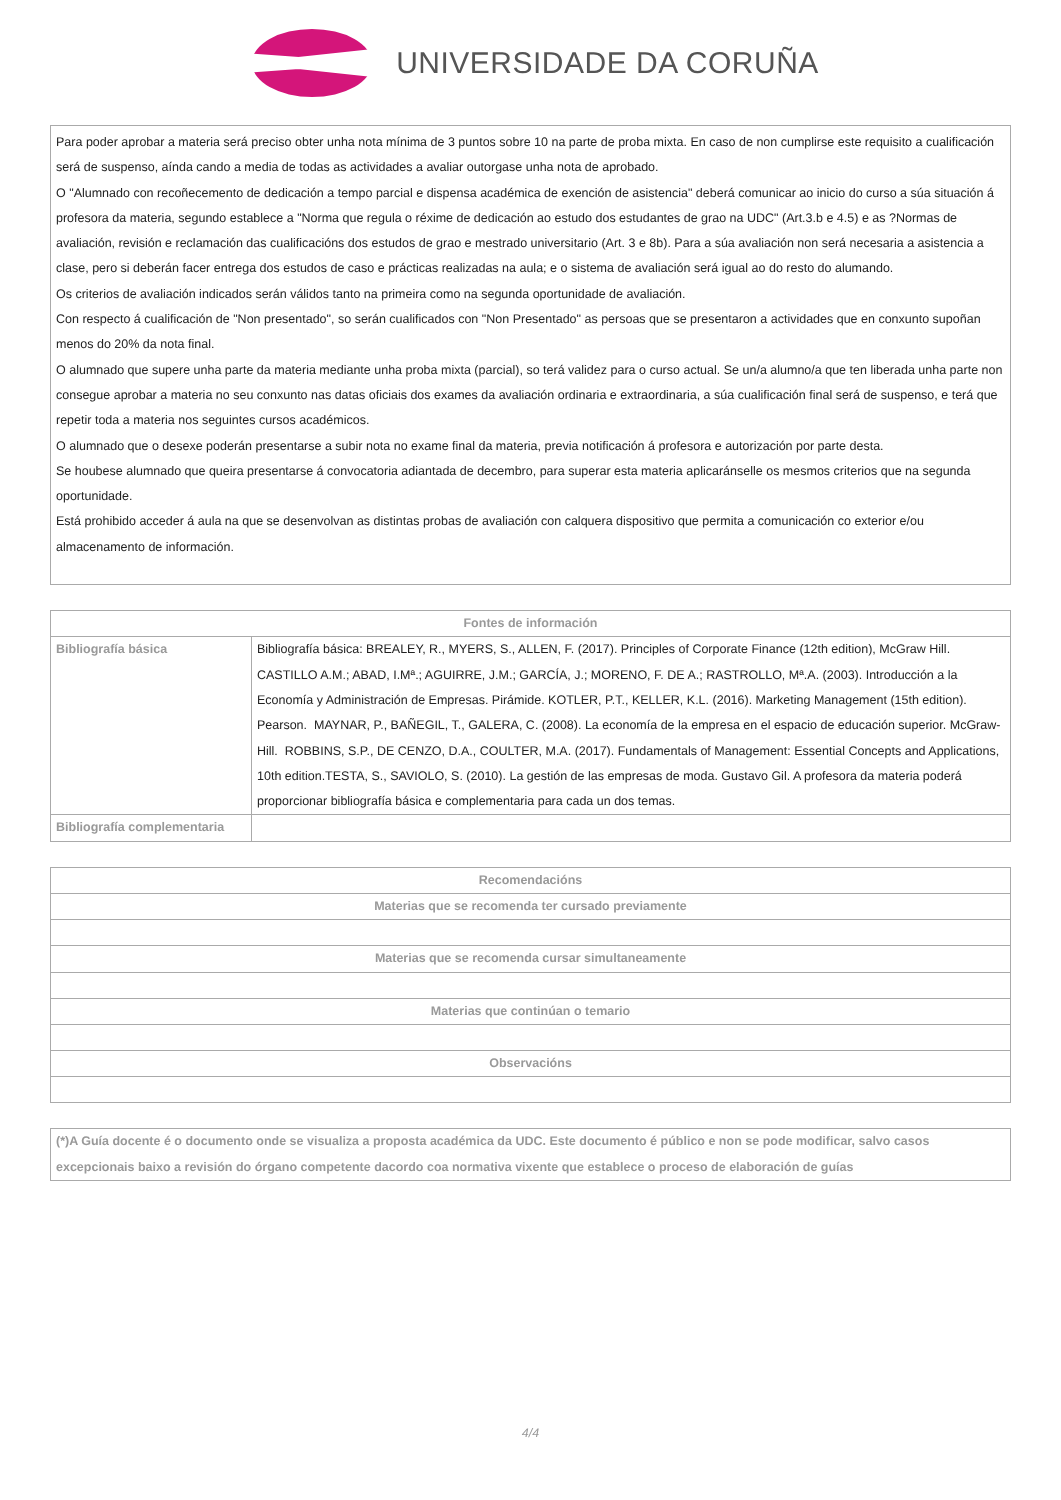UNIVERSIDADE DA CORUÑA
Para poder aprobar a materia será preciso obter unha nota mínima de 3 puntos sobre 10 na parte de proba mixta. En caso de non cumplirse este requisito a cualificación será de suspenso, aínda cando a media de todas as actividades a avaliar outorgase unha nota de aprobado.
O "Alumnado con recoñecemento de dedicación a tempo parcial e dispensa académica de exención de asistencia" deberá comunicar ao inicio do curso a súa situación á profesora da materia, segundo establece a "Norma que regula o réxime de dedicación ao estudo dos estudantes de grao na UDC" (Art.3.b e 4.5) e as ?Normas de avaliación, revisión e reclamación das cualificacións dos estudos de grao e mestrado universitario (Art. 3 e 8b). Para a súa avaliación non será necesaria a asistencia a clase, pero si deberán facer entrega dos estudos de caso e prácticas realizadas na aula; e o sistema de avaliación será igual ao do resto do alumando.
Os criterios de avaliación indicados serán válidos tanto na primeira como na segunda oportunidade de avaliación.
Con respecto á cualificación de "Non presentado", so serán cualificados con "Non Presentado" as persoas que se presentaron a actividades que en conxunto supoñan menos do 20% da nota final.
O alumnado que supere unha parte da materia mediante unha proba mixta (parcial), so terá validez para o curso actual. Se un/a alumno/a que ten liberada unha parte non consegue aprobar a materia no seu conxunto nas datas oficiais dos exames da avaliación ordinaria e extraordinaria, a súa cualificación final será de suspenso, e terá que repetir toda a materia nos seguintes cursos académicos.
O alumnado que o desexe poderán presentarse a subir nota no exame final da materia, previa notificación á profesora e autorización por parte desta.
Se houbese alumnado que queira presentarse á convocatoria adiantada de decembro, para superar esta materia aplicaránselle os mesmos criterios que na segunda oportunidade.
Está prohibido acceder á aula na que se desenvolvan as distintas probas de avaliación con calquera dispositivo que permita a comunicación co exterior e/ou almacenamento de información.
| Fontes de información | |
| --- | --- |
| Bibliografía básica | Bibliografía básica: BREALEY, R., MYERS, S., ALLEN, F. (2017). Principles of Corporate Finance (12th edition), McGraw Hill. CASTILLO A.M.; ABAD, I.Mª.; AGUIRRE, J.M.; GARCÍA, J.; MORENO, F. DE A.; RASTROLLO, Mª.A. (2003). Introducción a la Economía y Administración de Empresas. Pirámide. KOTLER, P.T., KELLER, K.L. (2016). Marketing Management (15th edition). Pearson. MAYNAR, P., BAÑEGIL, T., GALERA, C. (2008). La economía de la empresa en el espacio de educación superior. McGraw-Hill. ROBBINS, S.P., DE CENZO, D.A., COULTER, M.A. (2017). Fundamentals of Management: Essential Concepts and Applications, 10th edition.TESTA, S., SAVIOLO, S. (2010). La gestión de las empresas de moda. Gustavo Gil. A profesora da materia poderá proporcionar bibliografía básica e complementaria para cada un dos temas. |
| Bibliografía complementaria | |
| Recomendacións |
| --- |
| Materias que se recomenda ter cursado previamente |
| Materias que se recomenda cursar simultaneamente |
| Materias que continúan o temario |
| Observacións |
(*)A Guía docente é o documento onde se visualiza a proposta académica da UDC. Este documento é público e non se pode modificar, salvo casos excepcionais baixo a revisión do órgano competente dacordo coa normativa vixente que establece o proceso de elaboración de guías
4/4